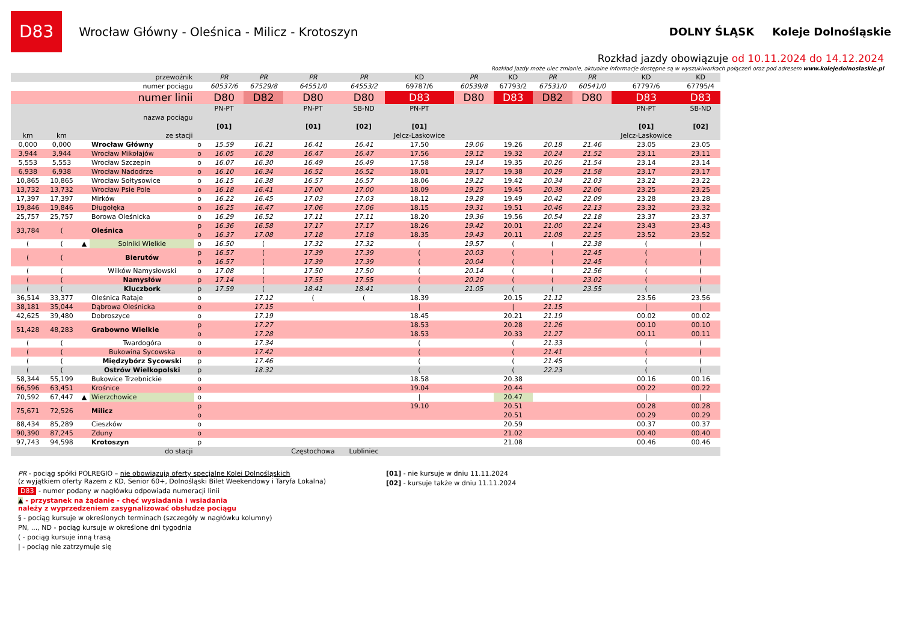D83
Wrocław Główny - Oleśnica - Milicz - Krotoszyn
DOLNY ŚLĄSK Koleje Dolnośląskie
Rozkład jazdy obowiązuje od 10.11.2024 do 14.12.2024
Rozkład jazdy może ulec zmianie, aktualne informacje dostępne są w wyszukiwarkach połączeń oraz pod adresem www.kolejedolnoslaskie.pl
| | | | przewoźnik | | PR | PR | PR | PR | KD | PR | KD | PR | PR | KD | KD |
| --- | --- | --- | --- | --- | --- | --- | --- | --- | --- | --- | --- | --- | --- | --- | --- |
| | | | numer pociągu | | 60537/6 | 67529/8 | 64551/0 | 64553/2 | 69787/6 | 60539/8 | 67793/2 | 67531/0 | 60541/0 | 67797/6 | 67795/4 |
| | | | numer linii | | D80 | D82 | D80 | D80 | D83 | D80 | D83 | D82 | D80 | D83 | D83 |
| | | | | | PN-PT | | PN-PT | SB-ND | PN-PT | | | | | PN-PT | SB-ND |
| | | | nazwa pociągu | | | | | | | | | | | | |
| | | | | | [01] | | [01] | [02] | [01] | | | | | [01] | [02] |
| km | km | | ze stacji | | | | | | Jelcz-Laskowice | | | | | Jelcz-Laskowice | |
| 0,000 | 0,000 | | Wrocław Główny | o | 15.59 | 16.21 | 16.41 | 16.41 | 17.50 | 19.06 | 19.26 | 20.18 | 21.46 | 23.05 | 23.05 |
| 3,944 | 3,944 | | Wrocław Mikołajów | o | 16.05 | 16.28 | 16.47 | 16.47 | 17.56 | 19.12 | 19.32 | 20.24 | 21.52 | 23.11 | 23.11 |
| 5,553 | 5,553 | | Wrocław Szczepin | o | 16.07 | 16.30 | 16.49 | 16.49 | 17.58 | 19.14 | 19.35 | 20.26 | 21.54 | 23.14 | 23.14 |
| 6,938 | 6,938 | | Wrocław Nadodrze | o | 16.10 | 16.34 | 16.52 | 16.52 | 18.01 | 19.17 | 19.38 | 20.29 | 21.58 | 23.17 | 23.17 |
| 10,865 | 10,865 | | Wrocław Sołtysowice | o | 16.15 | 16.38 | 16.57 | 16.57 | 18.06 | 19.22 | 19.42 | 20.34 | 22.03 | 23.22 | 23.22 |
| 13,732 | 13,732 | | Wrocław Psie Pole | o | 16.18 | 16.41 | 17.00 | 17.00 | 18.09 | 19.25 | 19.45 | 20.38 | 22.06 | 23.25 | 23.25 |
| 17,397 | 17,397 | | Mirków | o | 16.22 | 16.45 | 17.03 | 17.03 | 18.12 | 19.28 | 19.49 | 20.42 | 22.09 | 23.28 | 23.28 |
| 19,846 | 19,846 | | Długołęka | o | 16.25 | 16.47 | 17.06 | 17.06 | 18.15 | 19.31 | 19.51 | 20.46 | 22.13 | 23.32 | 23.32 |
| 25,757 | 25,757 | | Borowa Oleśnicka | o | 16.29 | 16.52 | 17.11 | 17.11 | 18.20 | 19.36 | 19.56 | 20.54 | 22.18 | 23.37 | 23.37 |
| 33,784 | ( | | Oleśnica | p | 16.36 | 16.58 | 17.17 | 17.17 | 18.26 | 19.42 | 20.01 | 21.00 | 22.24 | 23.43 | 23.43 |
| | | | | o | 16.37 | 17.08 | 17.18 | 17.18 | 18.35 | 19.43 | 20.11 | 21.08 | 22.25 | 23.52 | 23.52 |
| ( | ( | ▲ | Solniki Wielkie | o | 16.50 | ( | 17.32 | 17.32 | ( | 19.57 | ( | ( | 22.38 | ( | ( |
| ( | ( | | Bierutów | p | 16.57 | ( | 17.39 | 17.39 | ( | 20.03 | ( | ( | 22.45 | ( | ( |
| | | | | o | 16.57 | ( | 17.39 | 17.39 | ( | 20.04 | ( | ( | 22.45 | ( | ( |
| ( | ( | | Wilków Namysłowski | o | 17.08 | ( | 17.50 | 17.50 | ( | 20.14 | ( | ( | 22.56 | ( | ( |
| ( | ( | | Namysłów | p | 17.14 | ( | 17.55 | 17.55 | ( | 20.20 | ( | ( | 23.02 | ( | ( |
| ( | ( | | Kluczbork | p | 17.59 | ( | 18.41 | 18.41 | ( | 21.05 | ( | ( | 23.55 | ( | ( |
| 36,514 | 33,377 | | Oleśnica Rataje | o | | 17.12 | ( | ( | 18.39 | | 20.15 | 21.12 | | 23.56 | 23.56 |
| 38,181 | 35,044 | | Dąbrowa Oleśnicka | o | | 17.15 | | | / | | / | 21.15 | | / | / |
| 42,625 | 39,480 | | Dobroszyce | o | | 17.19 | | | 18.45 | | 20.21 | 21.19 | | 00.02 | 00.02 |
| 51,428 | 48,283 | | Grabowno Wielkie | p | | 17.27 | | | 18.53 | | 20.28 | 21.26 | | 00.10 | 00.10 |
| | | | | o | | 17.28 | | | 18.53 | | 20.33 | 21.27 | | 00.11 | 00.11 |
| ( | ( | | Twardogóra | o | | 17.34 | | | ( | | ( | 21.33 | | ( | ( |
| ( | ( | | Bukowina Sycowska | o | | 17.42 | | | ( | | ( | 21.41 | | ( | ( |
| ( | ( | | Międzybórz Sycowski | p | | 17.46 | | | ( | | ( | 21.45 | | ( | ( |
| ( | ( | | Ostrów Wielkopolski | p | | 18.32 | | | ( | | ( | 22.23 | | ( | ( |
| 58,344 | 55,199 | | Bukowice Trzebnickie | o | | | | | 18.58 | | 20.38 | | | 00.16 | 00.16 |
| 66,596 | 63,451 | | Krośnice | o | | | | | 19.04 | | 20.44 | | | 00.22 | 00.22 |
| 70,592 | 67,447 | ▲ | Wierzchowice | o | | | | | / | | 20.47 | | | / | / |
| 75,671 | 72,526 | | Milicz | p | | | | | 19.10 | | 20.51 | | | 00.28 | 00.28 |
| | | | | o | | | | | | | 20.51 | | | 00.29 | 00.29 |
| 88,434 | 85,289 | | Cieszków | o | | | | | | | 20.59 | | | 00.37 | 00.37 |
| 90,390 | 87,245 | | Zduny | o | | | | | | | 21.02 | | | 00.40 | 00.40 |
| 97,743 | 94,598 | | Krotoszyn | p | | | | | | | 21.08 | | | 00.46 | 00.46 |
| | | | do stacji | | | | Częstochowa | Lubliniec | | | | | | | |
PR - pociąg spółki POLREGIO – nie obowiązują oferty specjalne Kolei Dolnośląskich
(z wyjątkiem oferty Razem z KD, Senior 60+, Dolnośląski Bilet Weekendowy i Taryfa Lokalna)
D83 - numer podany w nagłówku odpowiada numeracji linii
▲ - przystanek na żądanie - chęć wysiadania i wsiadania
należy z wyprzedzeniem zasygnalizować obsłudze pociągu
§ - pociąg kursuje w określonych terminach (szczegóły w nagłówku kolumny)
PN, ..., ND - pociąg kursuje w określone dni tygodnia
( - pociąg kursuje inną trasą
| - pociąg nie zatrzymuje się
[01] - nie kursuje w dniu 11.11.2024
[02] - kursuje także w dniu 11.11.2024